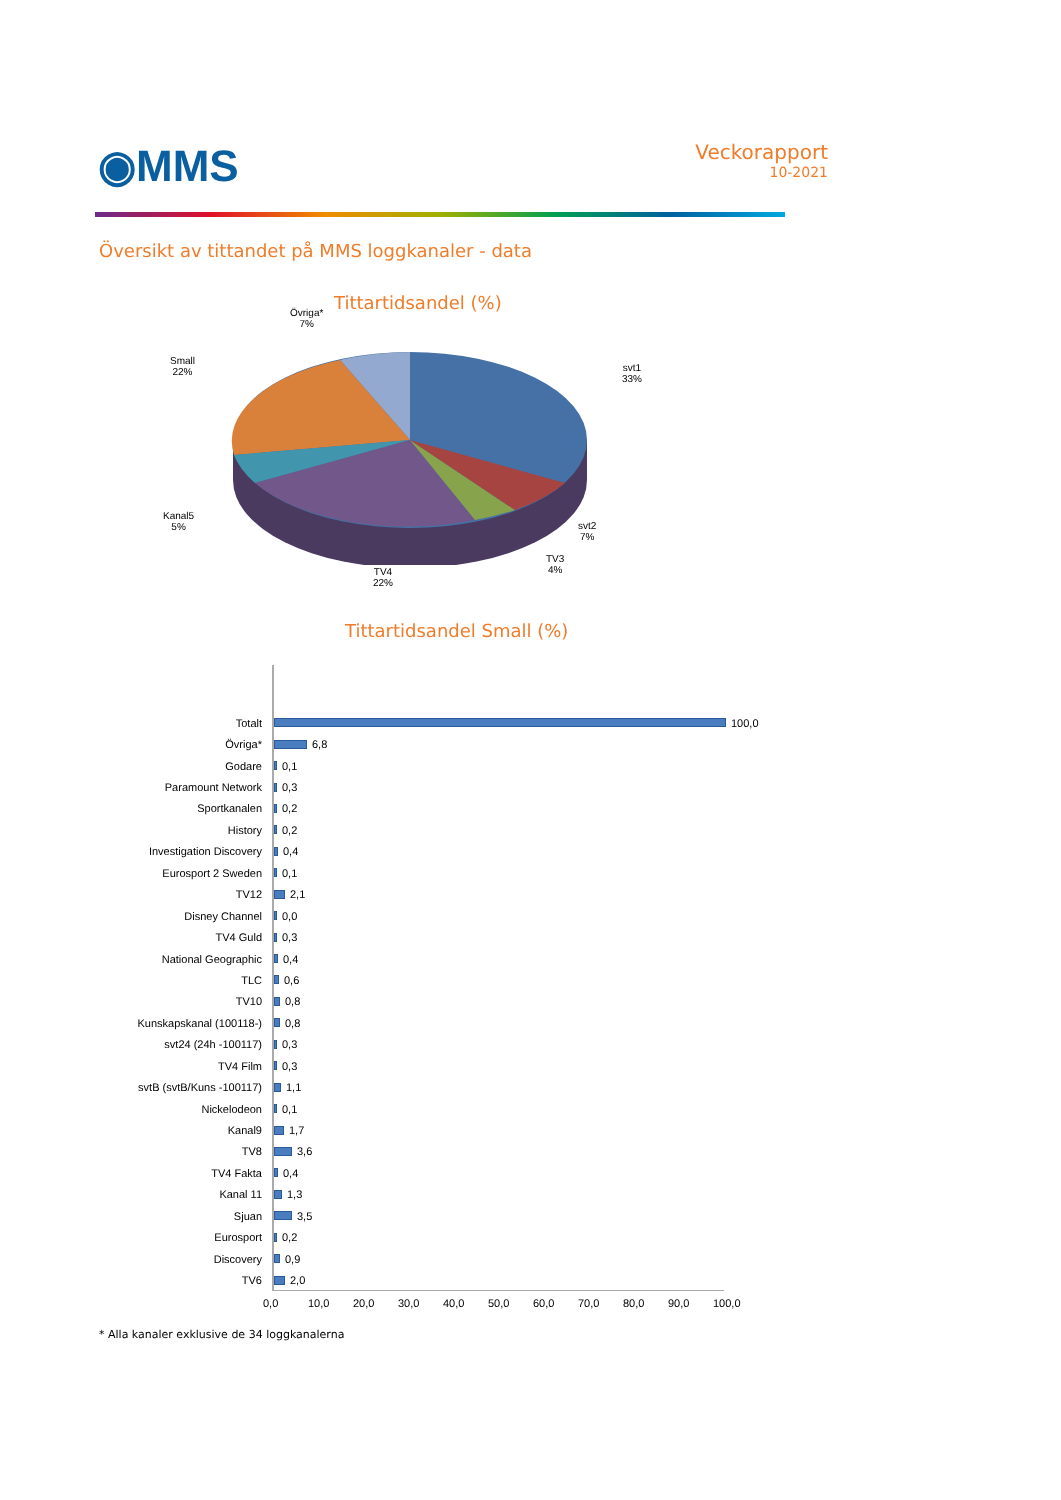◉MMS
Veckorapport
10-2021
Översikt av tittandet på MMS loggkanaler - data
Tittartidsandel (%)
Övriga*
7%
Small
22%
svt1
33%
Kanal5
5%
svt2
7%
TV3
4%
TV4
22%
Tittartidsandel Small (%)
Totalt 100,0
Övriga* 6,8
Godare 0,1
Paramount Network 0,3
Sportkanalen 0,2
History 0,2
Investigation Discovery 0,4
Eurosport 2 Sweden 0,1
TV12 2,1
Disney Channel 0,0
TV4 Guld 0,3
National Geographic 0,4
TLC 0,6
TV10 0,8
Kunskapskanal (100118-) 0,8
svt24 (24h -100117) 0,3
TV4 Film 0,3
svtB (svtB/Kuns -100117) 1,1
Nickelodeon 0,1
Kanal9 1,7
TV8 3,6
TV4 Fakta 0,4
Kanal 11 1,3
Sjuan 3,5
Eurosport 0,2
Discovery 0,9
TV6 2,0
0,0 10,0 20,0 30,0 40,0 50,0 60,0 70,0 80,0 90,0 100,0
* Alla kanaler exklusive de 34 loggkanalerna